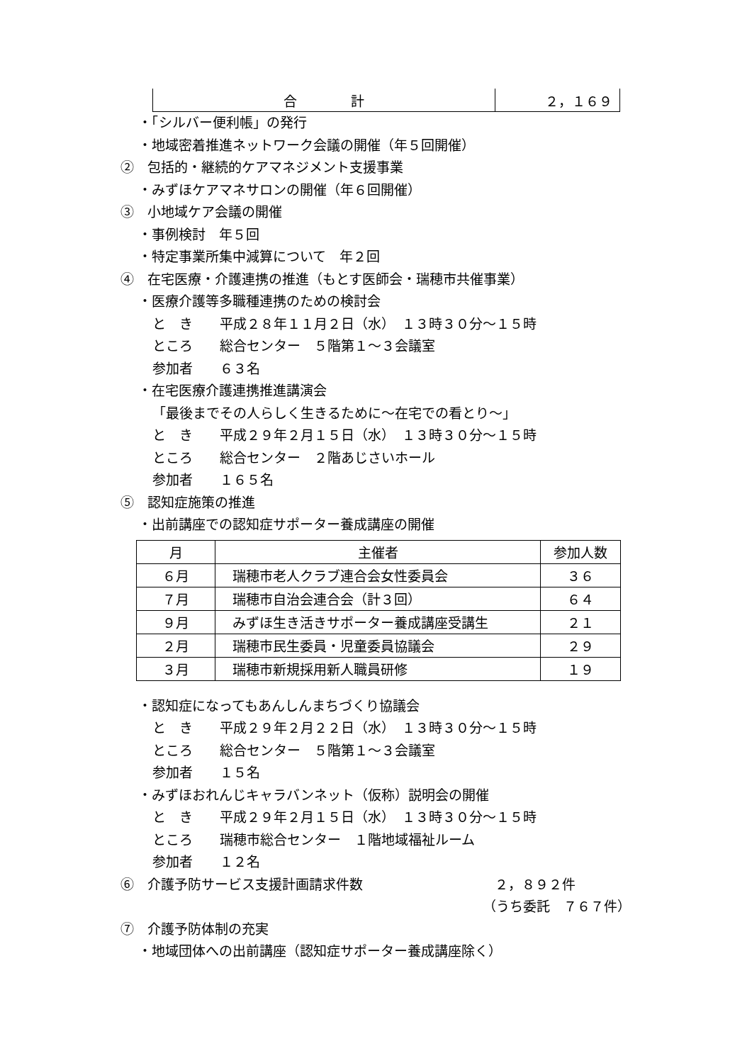| 合 計 | ２，１６９ |
・「シルバー便利帳」の発行
・地域密着推進ネットワーク会議の開催（年５回開催）
②　包括的・継続的ケアマネジメント支援事業
・みずほケアマネサロンの開催（年６回開催）
③　小地域ケア会議の開催
・事例検討　年５回
・特定事業所集中減算について　年２回
④　在宅医療・介護連携の推進（もとす医師会・瑞穂市共催事業）
・医療介護等多職種連携のための検討会
と　き　　平成２８年１１月２日（水）　１３時３０分～１５時
ところ　　総合センター　５階第１～３会議室
参加者　　６３名
・在宅医療介護連携推進講演会
「最後までその人らしく生きるために～在宅での看とり～」
と　き　　平成２９年２月１５日（水）　１３時３０分～１５時
ところ　　総合センター　２階あじさいホール
参加者　　１６５名
⑤　認知症施策の推進
・出前講座での認知症サポーター養成講座の開催
| 月 | 主催者 | 参加人数 |
| --- | --- | --- |
| ６月 | 瑞穂市老人クラブ連合会女性委員会 | ３６ |
| ７月 | 瑞穂市自治会連合会（計３回） | ６４ |
| ９月 | みずほ生き活きサポーター養成講座受講生 | ２１ |
| ２月 | 瑞穂市民生委員・児童委員協議会 | ２９ |
| ３月 | 瑞穂市新規採用新人職員研修 | １９ |
・認知症になってもあんしんまちづくり協議会
と　き　　平成２９年２月２２日（水）　１３時３０分～１５時
ところ　　総合センター　５階第１～３会議室
参加者　　１５名
・みずほおれんじキャラバンネット（仮称）説明会の開催
と　き　　平成２９年２月１５日（水）　１３時３０分～１５時
ところ　　瑞穂市総合センター　１階地域福祉ルーム
参加者　　１２名
⑥　介護予防サービス支援計画請求件数 ２，８９２件
（うち委託　７６７件）
⑦　介護予防体制の充実
・地域団体への出前講座（認知症サポーター養成講座除く）